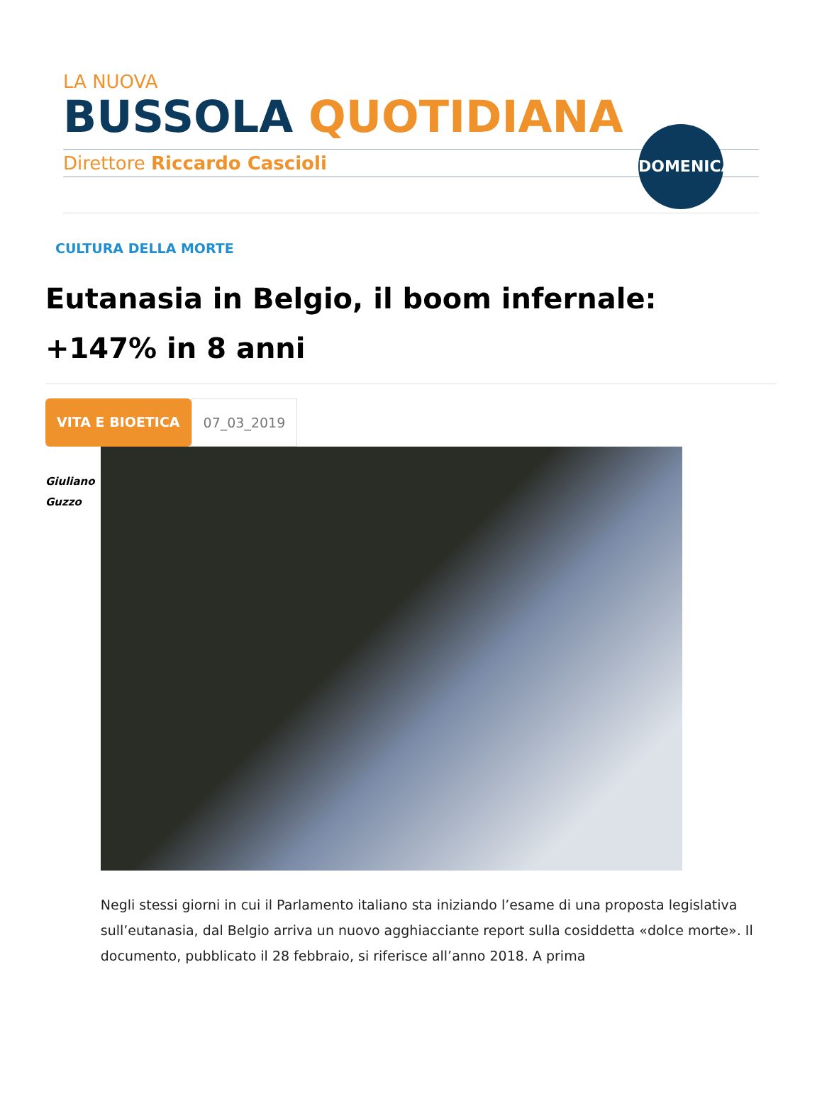LA NUOVA
BUSSOLA QUOTIDIANA
Direttore Riccardo Cascioli
DOMENICA
CULTURA DELLA MORTE
Eutanasia in Belgio, il boom infernale: +147% in 8 anni
VITA E BIOETICA 07_03_2019
Giuliano
Guzzo
Negli stessi giorni in cui il Parlamento italiano sta iniziando l’esame di una proposta legislativa sull’eutanasia, dal Belgio arriva un nuovo agghiacciante report sulla cosiddetta «dolce morte». Il documento, pubblicato il 28 febbraio, si riferisce all’anno 2018. A prima